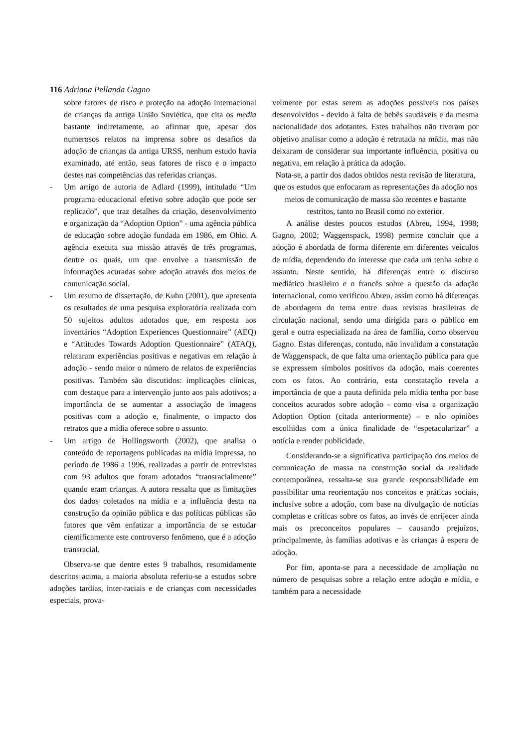116 Adriana Pellanda Gagno
sobre fatores de risco e proteção na adoção internacional de crianças da antiga União Soviética, que cita os media bastante indiretamente, ao afirmar que, apesar dos numerosos relatos na imprensa sobre os desafios da adoção de crianças da antiga URSS, nenhum estudo havia examinado, até então, seus fatores de risco e o impacto destes nas competências das referidas crianças.
- Um artigo de autoria de Adlard (1999), intitulado “Um programa educacional efetivo sobre adoção que pode ser replicado”, que traz detalhes da criação, desenvolvimento e organização da “Adoption Option” - uma agência pública de educação sobre adoção fundada em 1986, em Ohio. A agência executa sua missão através de três programas, dentre os quais, um que envolve a transmissão de informações acuradas sobre adoção através dos meios de comunicação social.
- Um resumo de dissertação, de Kuhn (2001), que apresenta os resultados de uma pesquisa exploratória realizada com 50 sujeitos adultos adotados que, em resposta aos inventários “Adoption Experiences Questionnaire” (AEQ) e “Attitudes Towards Adoption Questionnaire” (ATAQ), relataram experiências positivas e negativas em relação à adoção - sendo maior o número de relatos de experiências positivas. Também são discutidos: implicações clínicas, com destaque para a intervenção junto aos pais adotivos; a importância de se aumentar a associação de imagens positivas com a adoção e, finalmente, o impacto dos retratos que a mídia oferece sobre o assunto.
- Um artigo de Hollingsworth (2002), que analisa o conteúdo de reportagens publicadas na mídia impressa, no período de 1986 a 1996, realizadas a partir de entrevistas com 93 adultos que foram adotados “transracialmente” quando eram crianças. A autora ressalta que as limitações dos dados coletados na mídia e a influência desta na construção da opinião pública e das políticas públicas são fatores que vêm enfatizar a importância de se estudar cientificamente este controverso fenômeno, que é a adoção transracial.
Observa-se que dentre estes 9 trabalhos, resumidamente descritos acima, a maioria absoluta referiu-se a estudos sobre adoções tardias, inter-raciais e de crianças com necessidades especiais, prova-
velmente por estas serem as adoções possíveis nos países desenvolvidos - devido à falta de bebês saudáveis e da mesma nacionalidade dos adotantes. Estes trabalhos não tiveram por objetivo analisar como a adoção é retratada na mídia, mas não deixaram de considerar sua importante influência, positiva ou negativa, em relação à prática da adoção.
Nota-se, a partir dos dados obtidos nesta revisão de literatura, que os estudos que enfocaram as representações da adoção nos meios de comunicação de massa são recentes e bastante restritos, tanto no Brasil como no exterior.
A análise destes poucos estudos (Abreu, 1994, 1998; Gagno, 2002; Waggenspack, 1998) permite concluir que a adoção é abordada de forma diferente em diferentes veículos de mídia, dependendo do interesse que cada um tenha sobre o assunto. Neste sentido, há diferenças entre o discurso mediático brasileiro e o francês sobre a questão da adoção internacional, como verificou Abreu, assim como há diferenças de abordagem do tema entre duas revistas brasileiras de circulação nacional, sendo uma dirigida para o público em geral e outra especializada na área de família, como observou Gagno. Estas diferenças, contudo, não invalidam a constatação de Waggenspack, de que falta uma orientação pública para que se expressem símbolos positivos da adoção, mais coerentes com os fatos. Ao contrário, esta constatação revela a importância de que a pauta definida pela mídia tenha por base conceitos acurados sobre adoção - como visa a organização Adoption Option (citada anteriormente) – e não opiniões escolhidas com a única finalidade de “espetacularizar” a notícia e render publicidade.
Considerando-se a significativa participação dos meios de comunicação de massa na construção social da realidade contemporânea, ressalta-se sua grande responsabilidade em possibilitar uma reorientação nos conceitos e práticas sociais, inclusive sobre a adoção, com base na divulgação de notícias completas e críticas sobre os fatos, ao invés de enrijecer ainda mais os preconceitos populares – causando prejuízos, principalmente, às famílias adotivas e às crianças à espera de adoção.
Por fim, aponta-se para a necessidade de ampliação no número de pesquisas sobre a relação entre adoção e mídia, e também para a necessidade